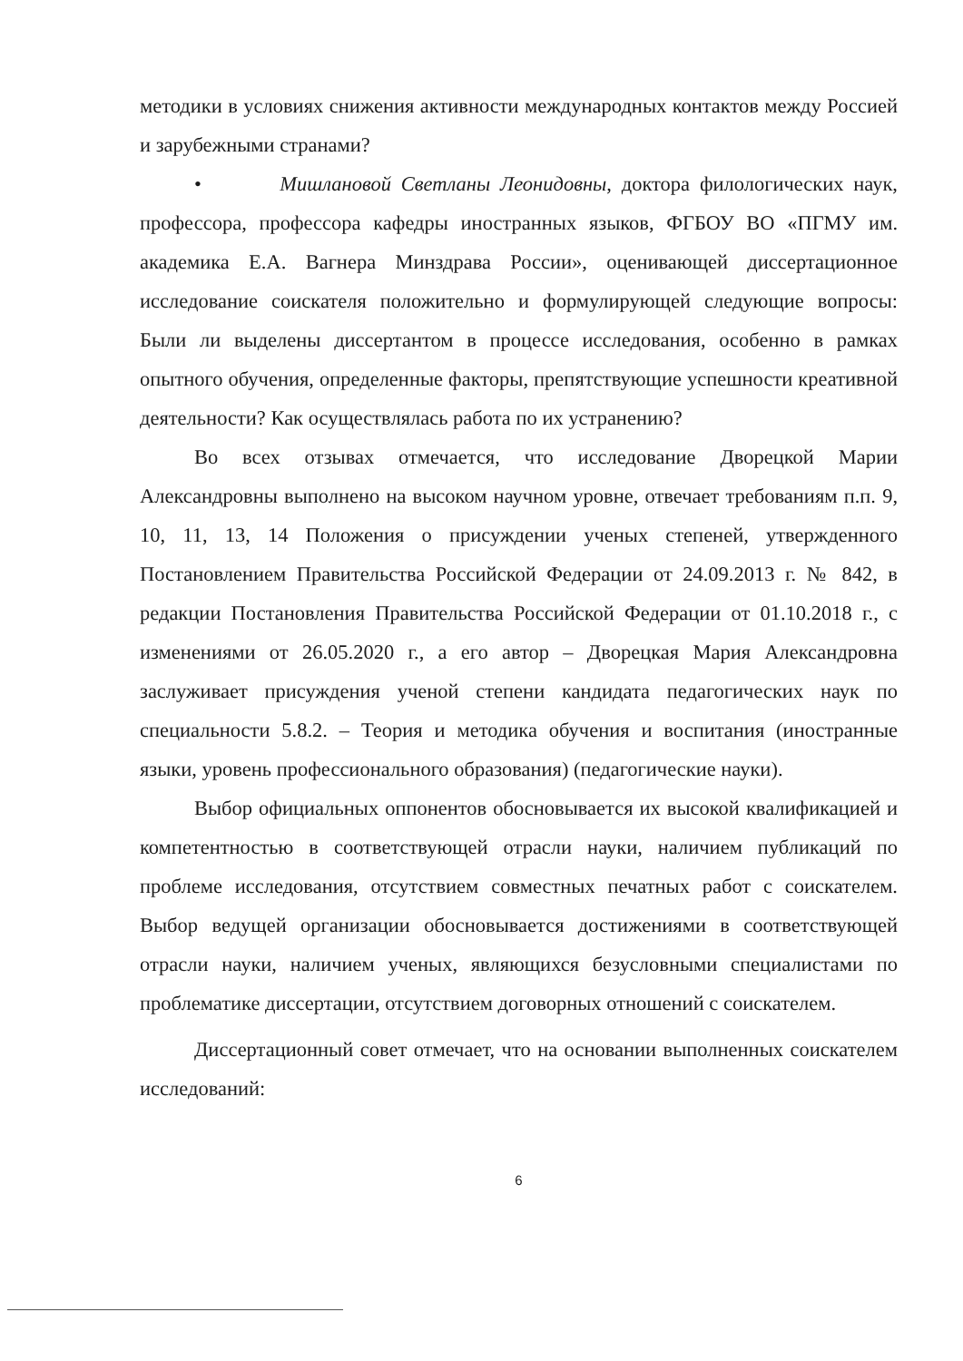методики в условиях снижения активности международных контактов между Россией и зарубежными странами?
• Мишлановой Светланы Леонидовны, доктора филологических наук, профессора, профессора кафедры иностранных языков, ФГБОУ ВО «ПГМУ им. академика Е.А. Вагнера Минздрава России», оценивающей диссертационное исследование соискателя положительно и формулирующей следующие вопросы: Были ли выделены диссертантом в процессе исследования, особенно в рамках опытного обучения, определенные факторы, препятствующие успешности креативной деятельности? Как осуществлялась работа по их устранению?
Во всех отзывах отмечается, что исследование Дворецкой Марии Александровны выполнено на высоком научном уровне, отвечает требованиям п.п. 9, 10, 11, 13, 14 Положения о присуждении ученых степеней, утвержденного Постановлением Правительства Российской Федерации от 24.09.2013 г. № 842, в редакции Постановления Правительства Российской Федерации от 01.10.2018 г., с изменениями от 26.05.2020 г., а его автор – Дворецкая Мария Александровна заслуживает присуждения ученой степени кандидата педагогических наук по специальности 5.8.2. – Теория и методика обучения и воспитания (иностранные языки, уровень профессионального образования) (педагогические науки).
Выбор официальных оппонентов обосновывается их высокой квалификацией и компетентностью в соответствующей отрасли науки, наличием публикаций по проблеме исследования, отсутствием совместных печатных работ с соискателем. Выбор ведущей организации обосновывается достижениями в соответствующей отрасли науки, наличием ученых, являющихся безусловными специалистами по проблематике диссертации, отсутствием договорных отношений с соискателем.
Диссертационный совет отмечает, что на основании выполненных соискателем исследований:
6